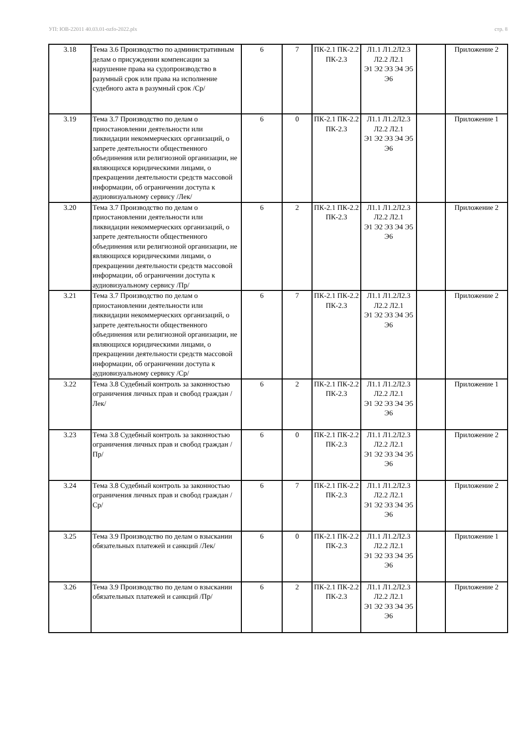УП: ЮВ-22011 40.03.01-ozfo-2022.plx стр. 8
| 3.18 | Тема 3.6 Производство по административным делам о присуждении компенсации за нарушение права на судопроизводство в разумный срок или права на исполнение судебного акта в разумный срок /Ср/ | 6 | 7 | ПК-2.1 ПК-2.2 ПК-2.3 | Л1.1 Л1.2Л2.3 Л2.2 Л2.1 Э1 Э2 Э3 Э4 Э5 Э6 | | Приложение 2 |
| 3.19 | Тема 3.7 Производство по делам о приостановлении деятельности или ликвидации некоммерческих организаций, о запрете деятельности общественного объединения или религиозной организации, не являющихся юридическими лицами, о прекращении деятельности средств массовой информации, об ограничении доступа к аудиовизуальному сервису /Лек/ | 6 | 0 | ПК-2.1 ПК-2.2 ПК-2.3 | Л1.1 Л1.2Л2.3 Л2.2 Л2.1 Э1 Э2 Э3 Э4 Э5 Э6 | | Приложение 1 |
| 3.20 | Тема 3.7 Производство по делам о приостановлении деятельности или ликвидации некоммерческих организаций, о запрете деятельности общественного объединения или религиозной организации, не являющихся юридическими лицами, о прекращении деятельности средств массовой информации, об ограничении доступа к аудиовизуальному сервису /Пр/ | 6 | 2 | ПК-2.1 ПК-2.2 ПК-2.3 | Л1.1 Л1.2Л2.3 Л2.2 Л2.1 Э1 Э2 Э3 Э4 Э5 Э6 | | Приложение 2 |
| 3.21 | Тема 3.7 Производство по делам о приостановлении деятельности или ликвидации некоммерческих организаций, о запрете деятельности общественного объединения или религиозной организации, не являющихся юридическими лицами, о прекращении деятельности средств массовой информации, об ограничении доступа к аудиовизуальному сервису /Ср/ | 6 | 7 | ПК-2.1 ПК-2.2 ПК-2.3 | Л1.1 Л1.2Л2.3 Л2.2 Л2.1 Э1 Э2 Э3 Э4 Э5 Э6 | | Приложение 2 |
| 3.22 | Тема 3.8 Судебный контроль за законностью ограничения личных прав и свобод граждан /Лек/ | 6 | 2 | ПК-2.1 ПК-2.2 ПК-2.3 | Л1.1 Л1.2Л2.3 Л2.2 Л2.1 Э1 Э2 Э3 Э4 Э5 Э6 | | Приложение 1 |
| 3.23 | Тема 3.8 Судебный контроль за законностью ограничения личных прав и свобод граждан /Пр/ | 6 | 0 | ПК-2.1 ПК-2.2 ПК-2.3 | Л1.1 Л1.2Л2.3 Л2.2 Л2.1 Э1 Э2 Э3 Э4 Э5 Э6 | | Приложение 2 |
| 3.24 | Тема 3.8 Судебный контроль за законностью ограничения личных прав и свобод граждан /Ср/ | 6 | 7 | ПК-2.1 ПК-2.2 ПК-2.3 | Л1.1 Л1.2Л2.3 Л2.2 Л2.1 Э1 Э2 Э3 Э4 Э5 Э6 | | Приложение 2 |
| 3.25 | Тема 3.9 Производство по делам о взыскании обязательных платежей и санкций /Лек/ | 6 | 0 | ПК-2.1 ПК-2.2 ПК-2.3 | Л1.1 Л1.2Л2.3 Л2.2 Л2.1 Э1 Э2 Э3 Э4 Э5 Э6 | | Приложение 1 |
| 3.26 | Тема 3.9 Производство по делам о взыскании обязательных платежей и санкций /Пр/ | 6 | 2 | ПК-2.1 ПК-2.2 ПК-2.3 | Л1.1 Л1.2Л2.3 Л2.2 Л2.1 Э1 Э2 Э3 Э4 Э5 Э6 | | Приложение 2 |